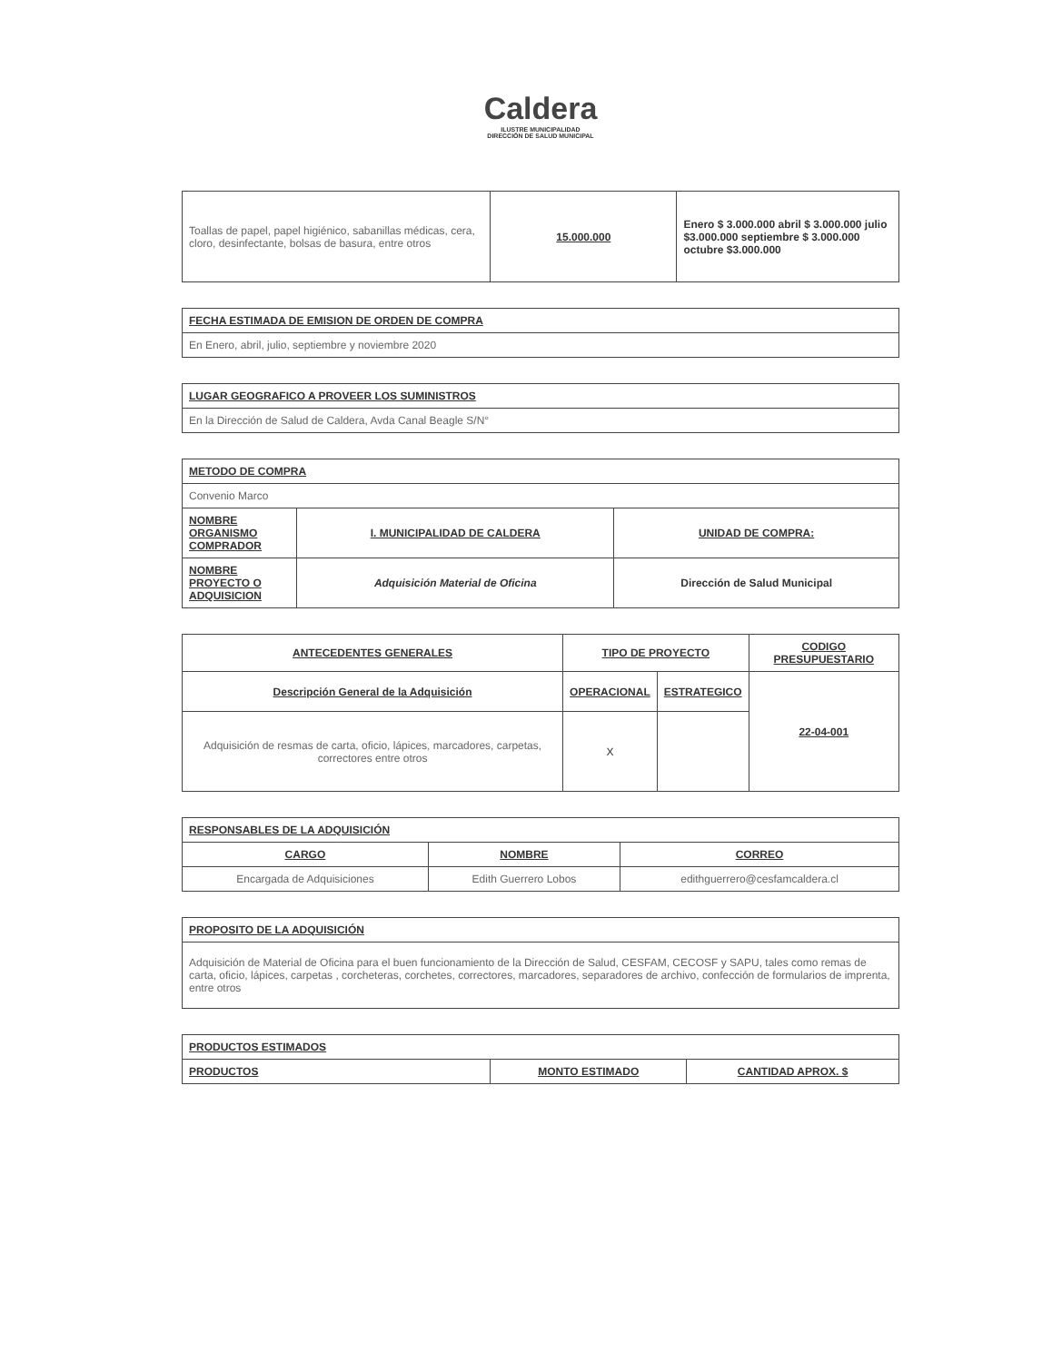Caldera
ILUSTRE MUNICIPALIDAD
DIRECCIÓN DE SALUD MUNICIPAL
| Toallas de papel, papel higiénico, sabanillas médicas, cera, cloro, desinfectante, bolsas de basura, entre otros | 15.000.000 | Enero $ 3.000.000 abril $ 3.000.000 julio $3.000.000 septiembre $ 3.000.000 octubre $3.000.000 |
| FECHA ESTIMADA DE EMISION DE ORDEN DE COMPRA |
| --- |
| En Enero, abril, julio, septiembre y noviembre 2020 |
| LUGAR GEOGRAFICO A PROVEER LOS SUMINISTROS |
| --- |
| En la Dirección de Salud de Caldera, Avda Canal Beagle S/N° |
| METODO DE COMPRA | | |
| --- | --- | --- |
| Convenio Marco | | |
| NOMBRE ORGANISMO COMPRADOR | I. MUNICIPALIDAD DE CALDERA | UNIDAD DE COMPRA: |
| NOMBRE PROYECTO O ADQUISICION | Adquisición Material de Oficina | Dirección de Salud Municipal |
| ANTECEDENTES GENERALES | TIPO DE PROYECTO | | CODIGO PRESUPUESTARIO |
| --- | --- | --- | --- |
| Descripción General de la Adquisición | OPERACIONAL | ESTRATEGICO | 22-04-001 |
| Adquisición de resmas de carta, oficio, lápices, marcadores, carpetas, correctores entre otros | X | | |
| RESPONSABLES DE LA ADQUISICIÓN | | |
| --- | --- | --- |
| CARGO | NOMBRE | CORREO |
| Encargada de Adquisiciones | Edith Guerrero Lobos | edithguerrero@cesfamcaldera.cl |
| PROPOSITO DE LA ADQUISICIÓN |
| --- |
| Adquisición de Material de Oficina para el buen funcionamiento de la Dirección de Salud, CESFAM, CECOSF y SAPU, tales como remas de carta, oficio, lápices, carpetas , corcheteras, corchetes, correctores, marcadores, separadores de archivo, confección de formularios de imprenta, entre otros |
| PRODUCTOS ESTIMADOS | | |
| --- | --- | --- |
| PRODUCTOS | MONTO ESTIMADO | CANTIDAD APROX. $ |